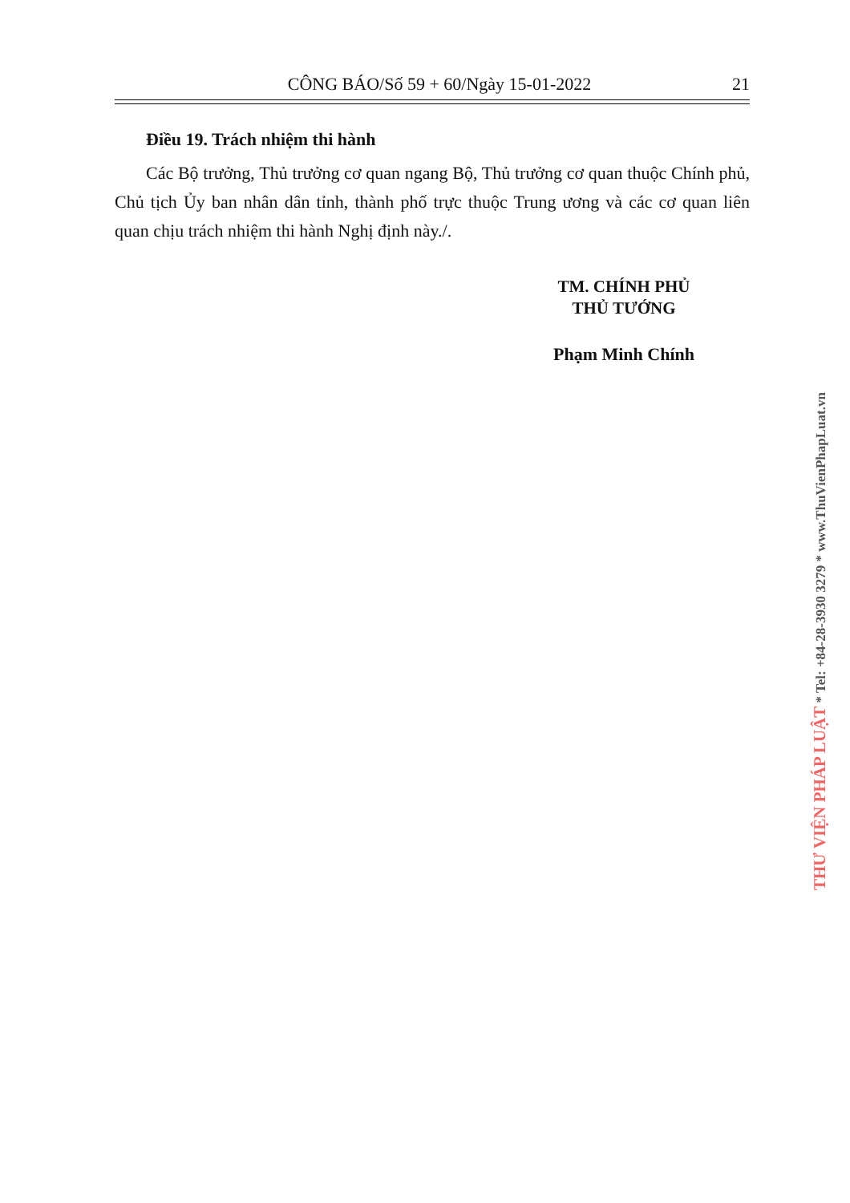CÔNG BÁO/Số 59 + 60/Ngày 15-01-2022 21
Điều 19. Trách nhiệm thi hành
Các Bộ trưởng, Thủ trưởng cơ quan ngang Bộ, Thủ trưởng cơ quan thuộc Chính phủ, Chủ tịch Ủy ban nhân dân tỉnh, thành phố trực thuộc Trung ương và các cơ quan liên quan chịu trách nhiệm thi hành Nghị định này./.
TM. CHÍNH PHỦ
THỦ TƯỚNG
Phạm Minh Chính
THƯ VIỆN PHÁP LUẬT * Tel: +84-28-3930 3279 * www.ThuVienPhapLuat.vn